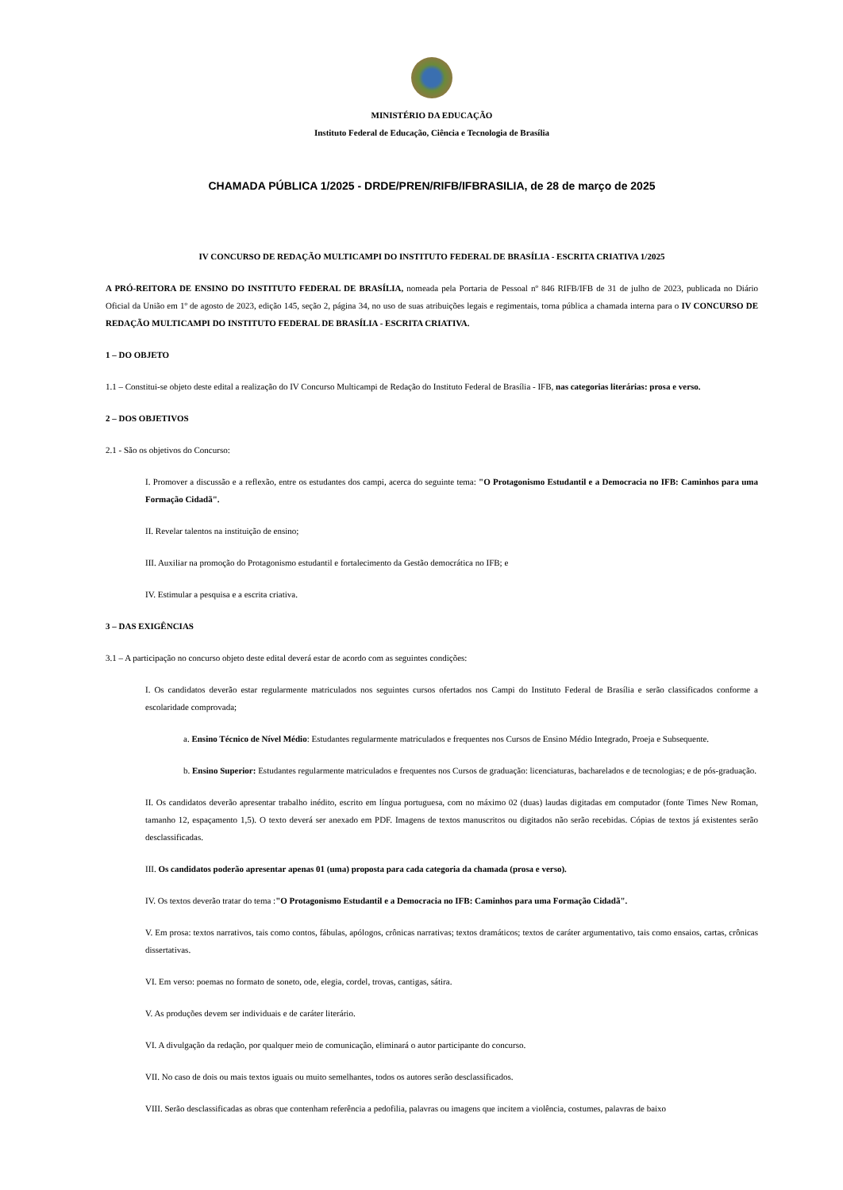MINISTÉRIO DA EDUCAÇÃO
Instituto Federal de Educação, Ciência e Tecnologia de Brasília
CHAMADA PÚBLICA 1/2025 - DRDE/PREN/RIFB/IFBRASILIA, de 28 de março de 2025
IV CONCURSO DE REDAÇÃO MULTICAMPI DO INSTITUTO FEDERAL DE BRASÍLIA - ESCRITA CRIATIVA 1/2025
A PRÓ-REITORA DE ENSINO DO INSTITUTO FEDERAL DE BRASÍLIA, nomeada pela Portaria de Pessoal nº 846 RIFB/IFB de 31 de julho de 2023, publicada no Diário Oficial da União em 1º de agosto de 2023, edição 145, seção 2, página 34, no uso de suas atribuições legais e regimentais, torna pública a chamada interna para o IV CONCURSO DE REDAÇÃO MULTICAMPI DO INSTITUTO FEDERAL DE BRASÍLIA - ESCRITA CRIATIVA.
1 – DO OBJETO
1.1 – Constitui-se objeto deste edital a realização do IV Concurso Multicampi de Redação do Instituto Federal de Brasília - IFB, nas categorias literárias: prosa e verso.
2 – DOS OBJETIVOS
2.1 - São os objetivos do Concurso:
I. Promover a discussão e a reflexão, entre os estudantes dos campi, acerca do seguinte tema: "O Protagonismo Estudantil e a Democracia no IFB: Caminhos para uma Formação Cidadã".
II. Revelar talentos na instituição de ensino;
III. Auxiliar na promoção do Protagonismo estudantil e fortalecimento da Gestão democrática no IFB; e
IV. Estimular a pesquisa e a escrita criativa.
3 – DAS EXIGÊNCIAS
3.1 – A participação no concurso objeto deste edital deverá estar de acordo com as seguintes condições:
I. Os candidatos deverão estar regularmente matriculados nos seguintes cursos ofertados nos Campi do Instituto Federal de Brasília e serão classificados conforme a escolaridade comprovada;
a. Ensino Técnico de Nível Médio: Estudantes regularmente matriculados e frequentes nos Cursos de Ensino Médio Integrado, Proeja e Subsequente.
b. Ensino Superior: Estudantes regularmente matriculados e frequentes nos Cursos de graduação: licenciaturas, bacharelados e de tecnologias; e de pós-graduação.
II. Os candidatos deverão apresentar trabalho inédito, escrito em língua portuguesa, com no máximo 02 (duas) laudas digitadas em computador (fonte Times New Roman, tamanho 12, espaçamento 1,5). O texto deverá ser anexado em PDF. Imagens de textos manuscritos ou digitados não serão recebidas. Cópias de textos já existentes serão desclassificadas.
III. Os candidatos poderão apresentar apenas 01 (uma) proposta para cada categoria da chamada (prosa e verso).
IV. Os textos deverão tratar do tema :"O Protagonismo Estudantil e a Democracia no IFB: Caminhos para uma Formação Cidadã".
V. Em prosa: textos narrativos, tais como contos, fábulas, apólogos, crônicas narrativas; textos dramáticos; textos de caráter argumentativo, tais como ensaios, cartas, crônicas dissertativas.
VI. Em verso: poemas no formato de soneto, ode, elegia, cordel, trovas, cantigas, sátira.
V. As produções devem ser individuais e de caráter literário.
VI. A divulgação da redação, por qualquer meio de comunicação, eliminará o autor participante do concurso.
VII. No caso de dois ou mais textos iguais ou muito semelhantes, todos os autores serão desclassificados.
VIII. Serão desclassificadas as obras que contenham referência a pedofilia, palavras ou imagens que incitem a violência, costumes, palavras de baixo